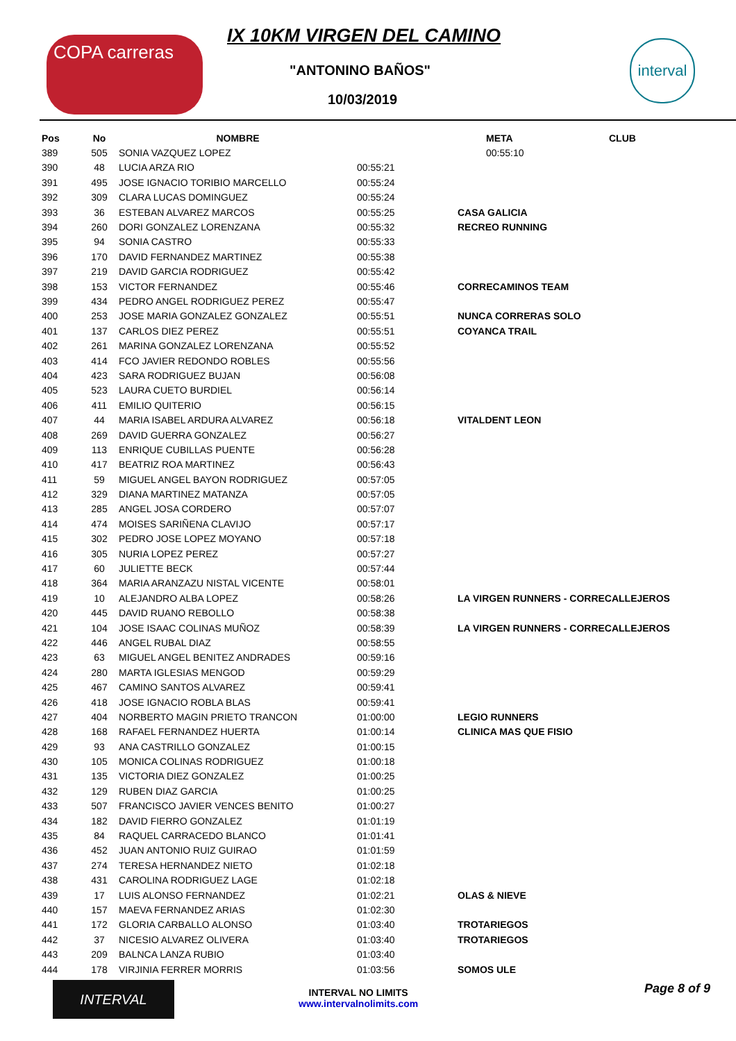COPA carreras IX 10KM VIRGEN DEL CAMINO
"ANTONINO BAÑOS"
10/03/2019
interval
| Pos | No | NOMBRE | META | CLUB |
| --- | --- | --- | --- | --- |
| 389 | 505 | SONIA VAZQUEZ LOPEZ | 00:55:10 | |
| 390 | 48 | LUCIA ARZA RIO | 00:55:21 | |
| 391 | 495 | JOSE IGNACIO TORIBIO MARCELLO | 00:55:24 | |
| 392 | 309 | CLARA LUCAS DOMINGUEZ | 00:55:24 | |
| 393 | 36 | ESTEBAN ALVAREZ MARCOS | 00:55:25 | CASA GALICIA |
| 394 | 260 | DORI GONZALEZ LORENZANA | 00:55:32 | RECREO RUNNING |
| 395 | 94 | SONIA CASTRO | 00:55:33 | |
| 396 | 170 | DAVID FERNANDEZ MARTINEZ | 00:55:38 | |
| 397 | 219 | DAVID GARCIA RODRIGUEZ | 00:55:42 | |
| 398 | 153 | VICTOR FERNANDEZ | 00:55:46 | CORRECAMINOS TEAM |
| 399 | 434 | PEDRO ANGEL RODRIGUEZ PEREZ | 00:55:47 | |
| 400 | 253 | JOSE MARIA GONZALEZ GONZALEZ | 00:55:51 | NUNCA CORRERAS SOLO |
| 401 | 137 | CARLOS DIEZ PEREZ | 00:55:51 | COYANCA TRAIL |
| 402 | 261 | MARINA GONZALEZ LORENZANA | 00:55:52 | |
| 403 | 414 | FCO JAVIER REDONDO ROBLES | 00:55:56 | |
| 404 | 423 | SARA RODRIGUEZ BUJAN | 00:56:08 | |
| 405 | 523 | LAURA CUETO BURDIEL | 00:56:14 | |
| 406 | 411 | EMILIO QUITERIO | 00:56:15 | |
| 407 | 44 | MARIA ISABEL ARDURA ALVAREZ | 00:56:18 | VITALDENT LEON |
| 408 | 269 | DAVID GUERRA GONZALEZ | 00:56:27 | |
| 409 | 113 | ENRIQUE CUBILLAS PUENTE | 00:56:28 | |
| 410 | 417 | BEATRIZ ROA MARTINEZ | 00:56:43 | |
| 411 | 59 | MIGUEL ANGEL BAYON RODRIGUEZ | 00:57:05 | |
| 412 | 329 | DIANA MARTINEZ MATANZA | 00:57:05 | |
| 413 | 285 | ANGEL JOSA CORDERO | 00:57:07 | |
| 414 | 474 | MOISES SARIÑENA CLAVIJO | 00:57:17 | |
| 415 | 302 | PEDRO JOSE LOPEZ MOYANO | 00:57:18 | |
| 416 | 305 | NURIA LOPEZ PEREZ | 00:57:27 | |
| 417 | 60 | JULIETTE BECK | 00:57:44 | |
| 418 | 364 | MARIA ARANZAZU NISTAL VICENTE | 00:58:01 | |
| 419 | 10 | ALEJANDRO ALBA LOPEZ | 00:58:26 | LA VIRGEN RUNNERS - CORRECALLEJEROS |
| 420 | 445 | DAVID RUANO REBOLLO | 00:58:38 | |
| 421 | 104 | JOSE ISAAC COLINAS MUÑOZ | 00:58:39 | LA VIRGEN RUNNERS - CORRECALLEJEROS |
| 422 | 446 | ANGEL RUBAL DIAZ | 00:58:55 | |
| 423 | 63 | MIGUEL ANGEL BENITEZ ANDRADES | 00:59:16 | |
| 424 | 280 | MARTA IGLESIAS MENGOD | 00:59:29 | |
| 425 | 467 | CAMINO SANTOS ALVAREZ | 00:59:41 | |
| 426 | 418 | JOSE IGNACIO ROBLA BLAS | 00:59:41 | |
| 427 | 404 | NORBERTO MAGIN PRIETO TRANCON | 01:00:00 | LEGIO RUNNERS |
| 428 | 168 | RAFAEL FERNANDEZ HUERTA | 01:00:14 | CLINICA MAS QUE FISIO |
| 429 | 93 | ANA CASTRILLO GONZALEZ | 01:00:15 | |
| 430 | 105 | MONICA COLINAS RODRIGUEZ | 01:00:18 | |
| 431 | 135 | VICTORIA DIEZ GONZALEZ | 01:00:25 | |
| 432 | 129 | RUBEN DIAZ GARCIA | 01:00:25 | |
| 433 | 507 | FRANCISCO JAVIER VENCES BENITO | 01:00:27 | |
| 434 | 182 | DAVID FIERRO GONZALEZ | 01:01:19 | |
| 435 | 84 | RAQUEL CARRACEDO BLANCO | 01:01:41 | |
| 436 | 452 | JUAN ANTONIO RUIZ GUIRAO | 01:01:59 | |
| 437 | 274 | TERESA HERNANDEZ NIETO | 01:02:18 | |
| 438 | 431 | CAROLINA RODRIGUEZ LAGE | 01:02:18 | |
| 439 | 17 | LUIS ALONSO FERNANDEZ | 01:02:21 | OLAS & NIEVE |
| 440 | 157 | MAEVA FERNANDEZ ARIAS | 01:02:30 | |
| 441 | 172 | GLORIA CARBALLO ALONSO | 01:03:40 | TROTARIEGOS |
| 442 | 37 | NICESIO ALVAREZ OLIVERA | 01:03:40 | TROTARIEGOS |
| 443 | 209 | BALNCA LANZA RUBIO | 01:03:40 | |
| 444 | 178 | VIRJINIA FERRER MORRIS | 01:03:56 | SOMOS ULE |
INTERVAL
INTERVAL NO LIMITS
www.intervalnolimits.com
Page 8 of 9